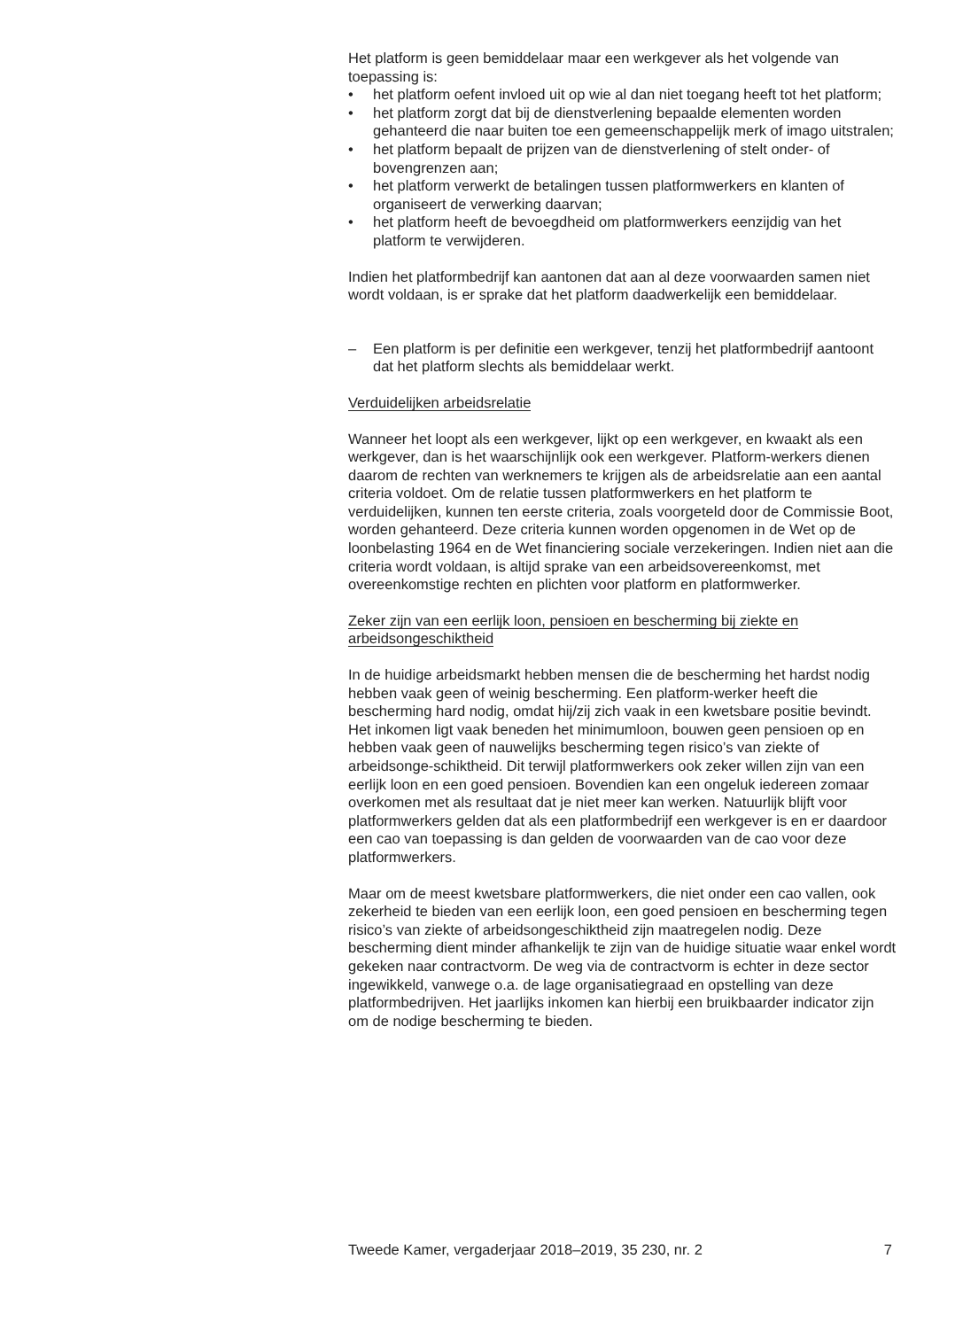Het platform is geen bemiddelaar maar een werkgever als het volgende van toepassing is:
• het platform oefent invloed uit op wie al dan niet toegang heeft tot het platform;
• het platform zorgt dat bij de dienstverlening bepaalde elementen worden gehanteerd die naar buiten toe een gemeenschappelijk merk of imago uitstralen;
• het platform bepaalt de prijzen van de dienstverlening of stelt onder- of bovengrenzen aan;
• het platform verwerkt de betalingen tussen platformwerkers en klanten of organiseert de verwerking daarvan;
• het platform heeft de bevoegdheid om platformwerkers eenzijdig van het platform te verwijderen.
Indien het platformbedrijf kan aantonen dat aan al deze voorwaarden samen niet wordt voldaan, is er sprake dat het platform daadwerkelijk een bemiddelaar.
– Een platform is per definitie een werkgever, tenzij het platformbedrijf aantoont dat het platform slechts als bemiddelaar werkt.
Verduidelijken arbeidsrelatie
Wanneer het loopt als een werkgever, lijkt op een werkgever, en kwaakt als een werkgever, dan is het waarschijnlijk ook een werkgever. Platform-werkers dienen daarom de rechten van werknemers te krijgen als de arbeidsrelatie aan een aantal criteria voldoet. Om de relatie tussen platformwerkers en het platform te verduidelijken, kunnen ten eerste criteria, zoals voorgeteld door de Commissie Boot, worden gehanteerd. Deze criteria kunnen worden opgenomen in de Wet op de loonbelasting 1964 en de Wet financiering sociale verzekeringen. Indien niet aan die criteria wordt voldaan, is altijd sprake van een arbeidsovereenkomst, met overeenkomstige rechten en plichten voor platform en platformwerker.
Zeker zijn van een eerlijk loon, pensioen en bescherming bij ziekte en arbeidsongeschiktheid
In de huidige arbeidsmarkt hebben mensen die de bescherming het hardst nodig hebben vaak geen of weinig bescherming. Een platform-werker heeft die bescherming hard nodig, omdat hij/zij zich vaak in een kwetsbare positie bevindt. Het inkomen ligt vaak beneden het minimumloon, bouwen geen pensioen op en hebben vaak geen of nauwelijks bescherming tegen risico’s van ziekte of arbeidsonge-schiktheid. Dit terwijl platformwerkers ook zeker willen zijn van een eerlijk loon en een goed pensioen. Bovendien kan een ongeluk iedereen zomaar overkomen met als resultaat dat je niet meer kan werken. Natuurlijk blijft voor platformwerkers gelden dat als een platformbedrijf een werkgever is en er daardoor een cao van toepassing is dan gelden de voorwaarden van de cao voor deze platformwerkers.
Maar om de meest kwetsbare platformwerkers, die niet onder een cao vallen, ook zekerheid te bieden van een eerlijk loon, een goed pensioen en bescherming tegen risico’s van ziekte of arbeidsongeschiktheid zijn maatregelen nodig. Deze bescherming dient minder afhankelijk te zijn van de huidige situatie waar enkel wordt gekeken naar contractvorm. De weg via de contractvorm is echter in deze sector ingewikkeld, vanwege o.a. de lage organisatiegraad en opstelling van deze platformbedrijven. Het jaarlijks inkomen kan hierbij een bruikbaarder indicator zijn om de nodige bescherming te bieden.
Tweede Kamer, vergaderjaar 2018–2019, 35 230, nr. 2 7